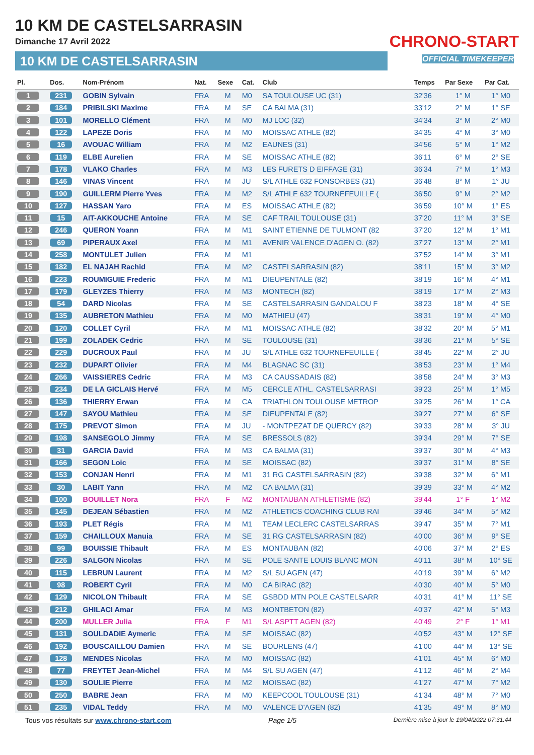10 KM DE CASTELSARRASIN
Dimanche 17 Avril 2022
10 KM DE CASTELSARRASIN
CHRONO-START
OFFICIAL TIMEKEEPER
| Pl. | Dos. | Nom-Prénom | Nat. | Sexe | Cat. | Club | Temps | Par Sexe | Par Cat. |
| --- | --- | --- | --- | --- | --- | --- | --- | --- | --- |
| 1 | 231 | GOBIN Sylvain | FRA | M | M0 | SA TOULOUSE UC (31) | 32'36 | 1° M | 1° M0 |
| 2 | 184 | PRIBILSKI Maxime | FRA | M | SE | CA BALMA (31) | 33'12 | 2° M | 1° SE |
| 3 | 101 | MORELLO Clément | FRA | M | M0 | MJ LOC (32) | 34'34 | 3° M | 2° M0 |
| 4 | 122 | LAPEZE Doris | FRA | M | M0 | MOISSAC ATHLE (82) | 34'35 | 4° M | 3° M0 |
| 5 | 16 | AVOUAC William | FRA | M | M2 | EAUNES (31) | 34'56 | 5° M | 1° M2 |
| 6 | 119 | ELBE Aurelien | FRA | M | SE | MOISSAC ATHLE (82) | 36'11 | 6° M | 2° SE |
| 7 | 178 | VLAKO Charles | FRA | M | M3 | LES FURETS D EIFFAGE (31) | 36'34 | 7° M | 1° M3 |
| 8 | 146 | VINAS Vincent | FRA | M | JU | S/L ATHLE 632 FONSORBES (31) | 36'48 | 8° M | 1° JU |
| 9 | 190 | GUILLERM Pierre Yves | FRA | M | M2 | S/L ATHLE 632 TOURNEFEUILLE ( | 36'50 | 9° M | 2° M2 |
| 10 | 127 | HASSAN Yaro | FRA | M | ES | MOISSAC ATHLE (82) | 36'59 | 10° M | 1° ES |
| 11 | 15 | AIT-AKKOUCHE Antoine | FRA | M | SE | CAF TRAIL TOULOUSE (31) | 37'20 | 11° M | 3° SE |
| 12 | 246 | QUERON Yoann | FRA | M | M1 | SAINT ETIENNE DE TULMONT (82 | 37'20 | 12° M | 1° M1 |
| 13 | 69 | PIPERAUX Axel | FRA | M | M1 | AVENIR VALENCE D'AGEN O. (82) | 37'27 | 13° M | 2° M1 |
| 14 | 258 | MONTULET Julien | FRA | M | M1 | | 37'52 | 14° M | 3° M1 |
| 15 | 182 | EL NAJAH Rachid | FRA | M | M2 | CASTELSARRASIN (82) | 38'11 | 15° M | 3° M2 |
| 16 | 223 | ROUMIGUIE Frederic | FRA | M | M1 | DIEUPENTALE (82) | 38'19 | 16° M | 4° M1 |
| 17 | 179 | GLEYZES Thierry | FRA | M | M3 | MONTECH (82) | 38'19 | 17° M | 2° M3 |
| 18 | 54 | DARD Nicolas | FRA | M | SE | CASTELSARRASIN GANDALOU F | 38'23 | 18° M | 4° SE |
| 19 | 135 | AUBRETON Mathieu | FRA | M | M0 | MATHIEU (47) | 38'31 | 19° M | 4° M0 |
| 20 | 120 | COLLET Cyril | FRA | M | M1 | MOISSAC ATHLE (82) | 38'32 | 20° M | 5° M1 |
| 21 | 199 | ZOLADEK Cedric | FRA | M | SE | TOULOUSE (31) | 38'36 | 21° M | 5° SE |
| 22 | 229 | DUCROUX Paul | FRA | M | JU | S/L ATHLE 632 TOURNEFEUILLE ( | 38'45 | 22° M | 2° JU |
| 23 | 232 | DUPART Olivier | FRA | M | M4 | BLAGNAC SC (31) | 38'53 | 23° M | 1° M4 |
| 24 | 266 | VAISSIERES Cedric | FRA | M | M3 | CA CAUSSADAIS (82) | 38'58 | 24° M | 3° M3 |
| 25 | 234 | DE LA GICLAIS Hervé | FRA | M | M5 | CERCLE ATHL. CASTELSARRASI | 39'23 | 25° M | 1° M5 |
| 26 | 136 | THIERRY Erwan | FRA | M | CA | TRIATHLON TOULOUSE METROP | 39'25 | 26° M | 1° CA |
| 27 | 147 | SAYOU Mathieu | FRA | M | SE | DIEUPENTALE (82) | 39'27 | 27° M | 6° SE |
| 28 | 175 | PREVOT Simon | FRA | M | JU | - MONTPEZAT DE QUERCY (82) | 39'33 | 28° M | 3° JU |
| 29 | 198 | SANSEGOLO Jimmy | FRA | M | SE | BRESSOLS (82) | 39'34 | 29° M | 7° SE |
| 30 | 31 | GARCIA David | FRA | M | M3 | CA BALMA (31) | 39'37 | 30° M | 4° M3 |
| 31 | 166 | SEGON Loic | FRA | M | SE | MOISSAC (82) | 39'37 | 31° M | 8° SE |
| 32 | 153 | CONJAN Henri | FRA | M | M1 | 31 RG CASTELSARRASIN (82) | 39'38 | 32° M | 6° M1 |
| 33 | 30 | LABIT Yann | FRA | M | M2 | CA BALMA (31) | 39'39 | 33° M | 4° M2 |
| 34 | 100 | BOUILLET Nora | FRA | F | M2 | MONTAUBAN ATHLETISME (82) | 39'44 | 1° F | 1° M2 |
| 35 | 145 | DEJEAN Sébastien | FRA | M | M2 | ATHLETICS COACHING CLUB RAI | 39'46 | 34° M | 5° M2 |
| 36 | 193 | PLET Régis | FRA | M | M1 | TEAM LECLERC CASTELSARRAS | 39'47 | 35° M | 7° M1 |
| 37 | 159 | CHAILLOUX Manuia | FRA | M | SE | 31 RG CASTELSARRASIN (82) | 40'00 | 36° M | 9° SE |
| 38 | 99 | BOUISSIE Thibault | FRA | M | ES | MONTAUBAN (82) | 40'06 | 37° M | 2° ES |
| 39 | 226 | SALGON Nicolas | FRA | M | SE | POLE SANTE LOUIS BLANC MON | 40'11 | 38° M | 10° SE |
| 40 | 115 | LEBRUN Laurent | FRA | M | M2 | S/L SU AGEN (47) | 40'19 | 39° M | 6° M2 |
| 41 | 98 | ROBERT Cyril | FRA | M | M0 | CA BIRAC (82) | 40'30 | 40° M | 5° M0 |
| 42 | 129 | NICOLON Thibault | FRA | M | SE | GSBDD MTN POLE CASTELSARR | 40'31 | 41° M | 11° SE |
| 43 | 212 | GHILACI Amar | FRA | M | M3 | MONTBETON (82) | 40'37 | 42° M | 5° M3 |
| 44 | 200 | MULLER Julia | FRA | F | M1 | S/L ASPTT AGEN (82) | 40'49 | 2° F | 1° M1 |
| 45 | 131 | SOULDADIE Aymeric | FRA | M | SE | MOISSAC (82) | 40'52 | 43° M | 12° SE |
| 46 | 192 | BOUSCAILLOU Damien | FRA | M | SE | BOURLENS (47) | 41'00 | 44° M | 13° SE |
| 47 | 128 | MENDES Nicolas | FRA | M | M0 | MOISSAC (82) | 41'01 | 45° M | 6° M0 |
| 48 | 77 | FREYTET Jean-Michel | FRA | M | M4 | S/L SU AGEN (47) | 41'12 | 46° M | 2° M4 |
| 49 | 130 | SOULIE Pierre | FRA | M | M2 | MOISSAC (82) | 41'27 | 47° M | 7° M2 |
| 50 | 250 | BABRE Jean | FRA | M | M0 | KEEPCOOL TOULOUSE (31) | 41'34 | 48° M | 7° M0 |
| 51 | 235 | VIDAL Teddy | FRA | M | M0 | VALENCE D'AGEN (82) | 41'35 | 49° M | 8° M0 |
Tous vos résultats sur www.chrono-start.com Page 1/5 Dernière mise à jour le 19/04/2022 07:31:44